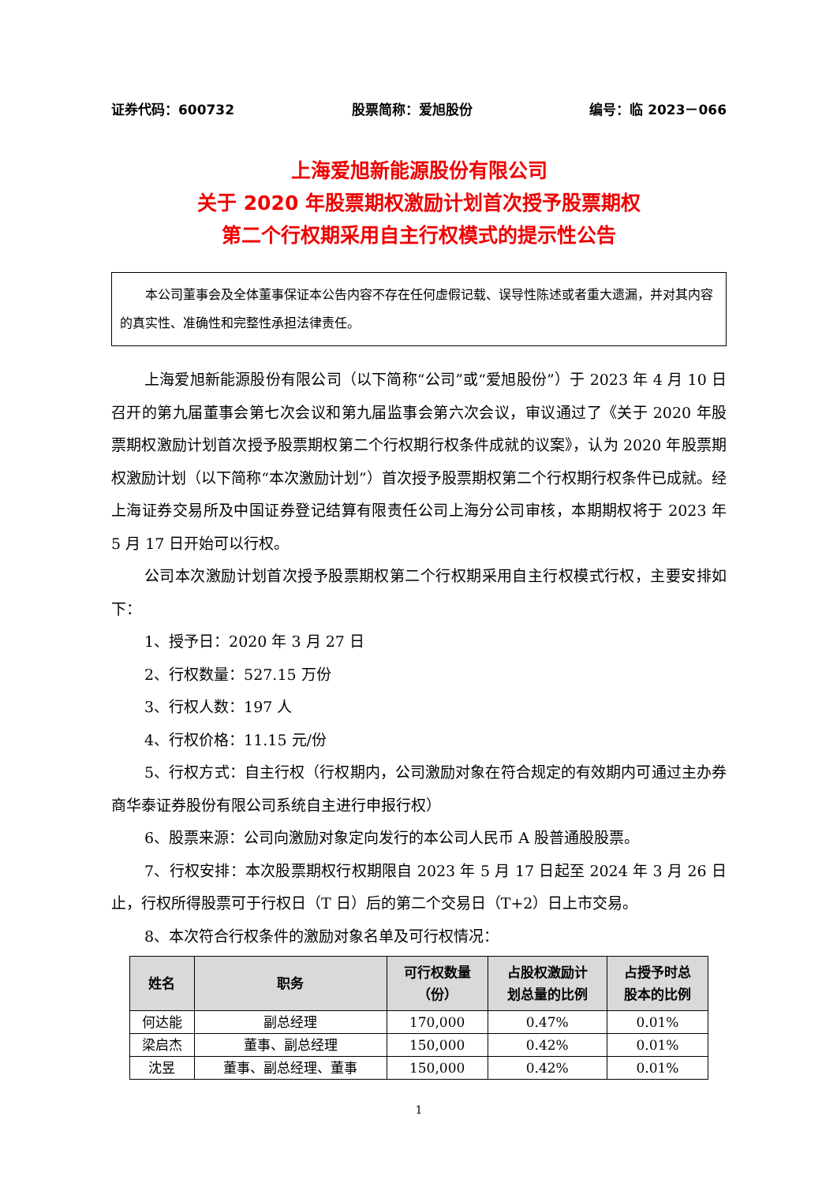证券代码：600732 股票简称：爱旭股份 编号：临 2023－066
上海爱旭新能源股份有限公司
关于 2020 年股票期权激励计划首次授予股票期权
第二个行权期采用自主行权模式的提示性公告
　　本公司董事会及全体董事保证本公告内容不存在任何虚假记载、误导性陈述或者重大遗漏，并对其内容的真实性、准确性和完整性承担法律责任。
上海爱旭新能源股份有限公司（以下简称“公司”或“爱旭股份”）于 2023 年 4 月 10 日召开的第九届董事会第七次会议和第九届监事会第六次会议，审议通过了《关于 2020 年股票期权激励计划首次授予股票期权第二个行权期行权条件成就的议案》，认为 2020 年股票期权激励计划（以下简称“本次激励计划”）首次授予股票期权第二个行权期行权条件已成就。经上海证券交易所及中国证券登记结算有限责任公司上海分公司审核，本期期权将于 2023 年 5 月 17 日开始可以行权。
公司本次激励计划首次授予股票期权第二个行权期采用自主行权模式行权，主要安排如下：
1、授予日：2020 年 3 月 27 日
2、行权数量：527.15 万份
3、行权人数：197 人
4、行权价格：11.15 元/份
5、行权方式：自主行权（行权期内，公司激励对象在符合规定的有效期内可通过主办券商华泰证券股份有限公司系统自主进行申报行权）
6、股票来源：公司向激励对象定向发行的本公司人民币 A 股普通股股票。
7、行权安排：本次股票期权行权期限自 2023 年 5 月 17 日起至 2024 年 3 月 26 日止，行权所得股票可于行权日（T 日）后的第二个交易日（T+2）日上市交易。
8、本次符合行权条件的激励对象名单及可行权情况：
| 姓名 | 职务 | 可行权数量 （份） | 占股权激励计 划总量的比例 | 占授予时总 股本的比例 |
| --- | --- | --- | --- | --- |
| 何达能 | 副总经理 | 170,000 | 0.47% | 0.01% |
| 梁启杰 | 董事、副总经理 | 150,000 | 0.42% | 0.01% |
| 沈昱 | 董事、副总经理、董事 | 150,000 | 0.42% | 0.01% |
1